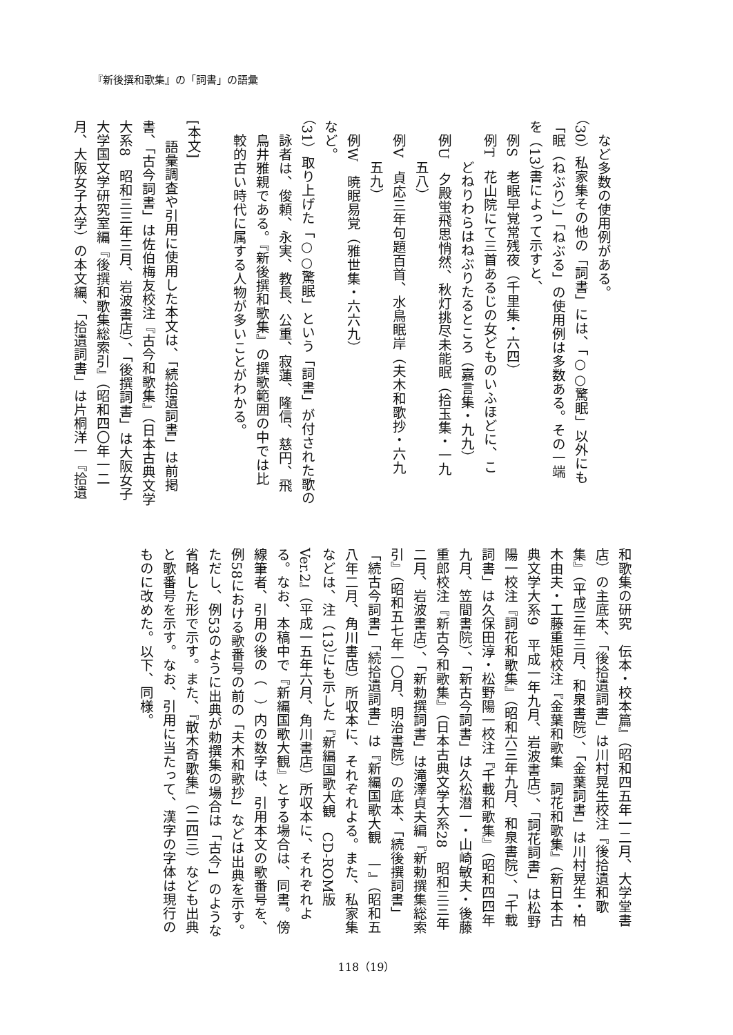『新後撰和歌集』の「詞書」の語彙
など多数の使用例がある。
（30）私家集その他の「詞書」には、「○○驚眠」以外にも
「眠（ねぶり）」「ねぶる」の使用例は多数ある。その一端
を（13）書によって示すと、
例S　老眠早覚常残夜（千里集・六四）
例T　花山院にて三首あるじの女どものいふほどに、こ
どねりわらはねぶりたるところ（嘉言集・九九）
例U　夕殿蛍飛思悄然、秋灯挑尽未能眠（拾玉集・一九
五八）
例V　貞応三年句題百首、水鳥眠岸（夫木和歌抄・六九
五九）
例W　暁眠易覚（雅世集・六六九）
など。
（31）取り上げた「○○驚眠」という「詞書」が付された歌の
詠者は、俊頼、永実、教長、公重、寂蓮、隆信、慈円、飛
鳥井雅親である。『新後撰和歌集』の撰歌範囲の中では比
較的古い時代に属する人物が多いことがわかる。
[本文]
語彙調査や引用に使用した本文は、「続拾遺詞書」は前掲
書、「古今詞書」は佐伯梅友校注『古今和歌集』（日本古典文学
大系8　昭和三三年三月、岩波書店）、「後撰詞書」は大阪女子
大学国文学研究室編『後撰和歌集総索引』（昭和四〇年一二
月、大阪女子大学）の本文編、「拾遺詞書」は片桐洋一『拾遺
和歌集の研究　伝本・校本篇』（昭和四五年一二月、大学堂書
店）の主底本、「後拾遺詞書」は川村晃生校注『後拾遺和歌
集』（平成三年三月、和泉書院）、「金葉詞書」は川村晃生・柏
木由夫・工藤重矩校注『金葉和歌集　詞花和歌集』（新日本古
典文学大系9　平成一年九月、岩波書店）、「詞花詞書」は松野
陽一校注『詞花和歌集』（昭和六三年九月、和泉書院）、「千載
詞書」は久保田淳・松野陽一校注『千載和歌集』（昭和四四年
九月、笠間書院）、「新古今詞書」は久松潜一・山崎敏夫・後藤
重郎校注『新古今和歌集』（日本古典文学大系28　昭和三三年
二月、岩波書店）、「新勅撰詞書」は滝澤貞夫編『新勅撰集総索
引』（昭和五七年一〇月、明治書院）の底本、「続後撰詞書」
「続古今詞書」「続拾遺詞書」は『新編国歌大観　一』（昭和五
八年二月、角川書店）所収本に、それぞれよる。また、私家集
などは、注（13）にも示した『新編国歌大観　CD-ROM版
Ver.2』（平成一五年六月、角川書店）所収本に、それぞれよ
る。なお、本稿中で『新編国歌大観』とする場合は、同書。傍
線筆者、引用の後の（　）内の数字は、引用本文の歌番号を、
例58における歌番号の前の「夫木和歌抄」などは出典を示す。
ただし、例53のように出典が勅撰集の場合は「古今」のような
省略した形で示す。また、『散木奇歌集』（二四三）なども出典
と歌番号を示す。なお、引用に当たって、漢字の字体は現行の
ものに改めた。以下、同様。
118（19）